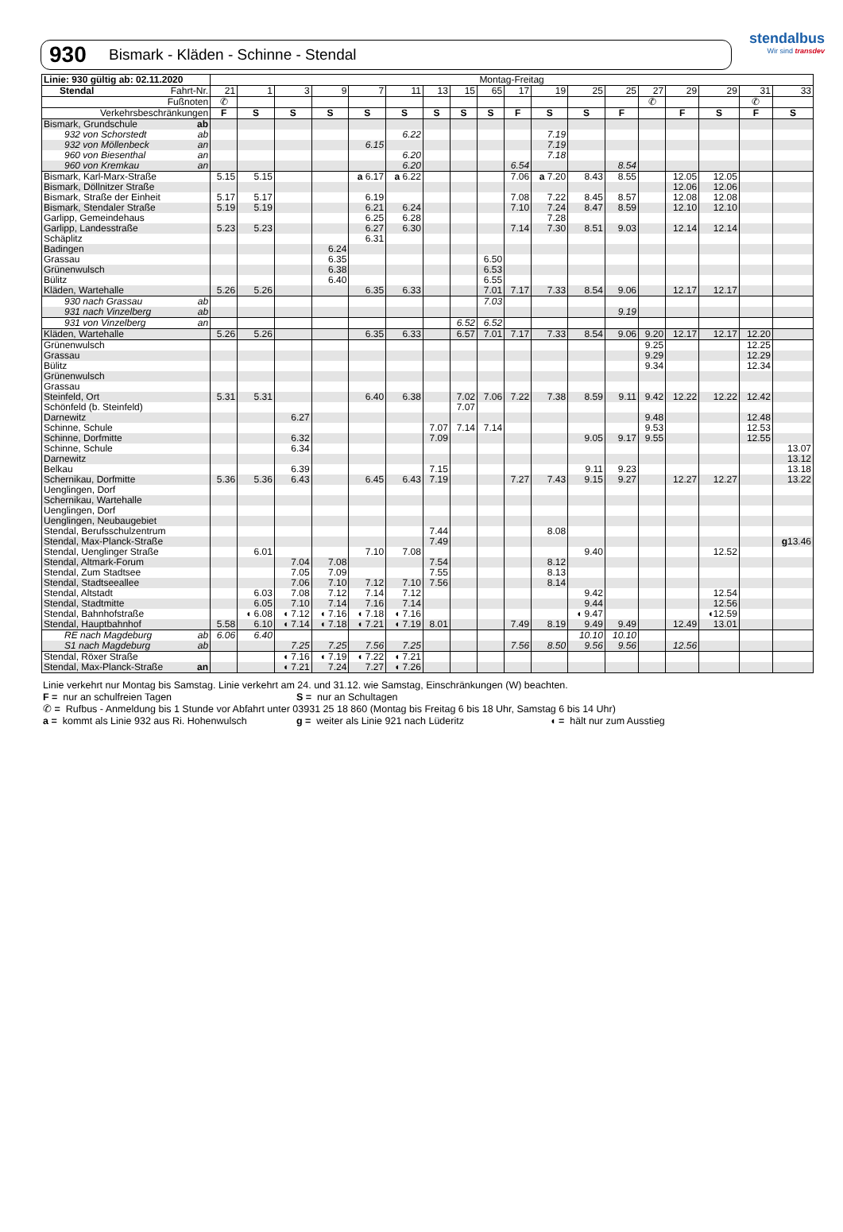stendalbus
Wir sind transdev
930 Bismark - Kläden - Schinne - Stendal
| Linie: 930 gültig ab: 02.11.2020 | | Montag-Freitag | | | | | | | | | | | | | | | | | |
| Stendal Fahrt-Nr. | | 21 | 1 | 3 | 9 | 7 | 11 | 13 | 15 | 65 | 17 | 19 | 25 | 25 | 27 | 29 | 29 | 31 | 33 |
| Fußnoten | | ✆ | | | | | | | | | | | | | ✆ | | | ✆ | |
| Verkehrsbeschränkungen | | F | S | S | S | S | S | S | S | S | F | S | S | F | | F | S | F | S |
| Bismark, Grundschule | ab | | | | | | | | | | | | | | | | | | |
| 932 von Schorstedt | ab | | | | | | 6.22 | | | | | 7.19 | | | | | | | |
| 932 von Möllenbeck | an | | | | | 6.15 | | | | | | 7.19 | | | | | | | |
| 960 von Biesenthal | an | | | | | | 6.20 | | | | | 7.18 | | | | | | | |
| 960 von Kremkau | an | | | | | | 6.20 | | | | 6.54 | | | 8.54 | | | | | |
| Bismark, Karl-Marx-Straße | | 5.15 | 5.15 | | | a 6.17 | a 6.22 | | | | 7.06 | a 7.20 | 8.43 | 8.55 | | 12.05 | 12.05 | | |
| Bismark, Döllnitzer Straße | | | | | | | | | | | | | | | | 12.06 | 12.06 | | |
| Bismark, Straße der Einheit | | 5.17 | 5.17 | | | 6.19 | | | | | 7.08 | 7.22 | 8.45 | 8.57 | | 12.08 | 12.08 | | |
| Bismark, Stendaler Straße | | 5.19 | 5.19 | | | 6.21 | 6.24 | | | | 7.10 | 7.24 | 8.47 | 8.59 | | 12.10 | 12.10 | | |
| Garlipp, Gemeindehaus | | | | | | 6.25 | 6.28 | | | | | 7.28 | | | | | | | |
| Garlipp, Landesstraße | | 5.23 | 5.23 | | | 6.27 | 6.30 | | | | 7.14 | 7.30 | 8.51 | 9.03 | | 12.14 | 12.14 | | |
| Schäplitz | | | | | | 6.31 | | | | | | | | | | | | | |
| Badingen | | | | | 6.24 | | | | | | | | | | | | | | |
| Grassau | | | | | 6.35 | | | | | 6.50 | | | | | | | | | |
| Grünenwulsch | | | | | 6.38 | | | | | 6.53 | | | | | | | | | |
| Bülitz | | | | | 6.40 | | | | | 6.55 | | | | | | | | | |
| Kläden, Wartehalle | | 5.26 | 5.26 | | | 6.35 | 6.33 | | | 7.01 | 7.17 | 7.33 | 8.54 | 9.06 | | 12.17 | 12.17 | | |
| 930 nach Grassau | ab | | | | | | | | | 7.03 | | | | | | | | | |
| 931 nach Vinzelberg | ab | | | | | | | | | | | | | 9.19 | | | | | |
| 931 von Vinzelberg | an | | | | | | | | 6.52 | 6.52 | | | | | | | | | |
| Kläden, Wartehalle | | 5.26 | 5.26 | | | 6.35 | 6.33 | | 6.57 | 7.01 | 7.17 | 7.33 | 8.54 | 9.06 | 9.20 | 12.17 | 12.17 | 12.20 | |
| Grünenwulsch | | | | | | | | | | | | | | | 9.25 | | | 12.25 | |
| Grassau | | | | | | | | | | | | | | | 9.29 | | | 12.29 | |
| Bülitz | | | | | | | | | | | | | | | 9.34 | | | 12.34 | |
| Grünenwulsch | | | | | | | | | | | | | | | | | | | |
| Grassau | | | | | | | | | | | | | | | | | | | |
| Steinfeld, Ort | | 5.31 | 5.31 | | | 6.40 | 6.38 | | 7.02 | 7.06 | 7.22 | 7.38 | 8.59 | 9.11 | 9.42 | 12.22 | 12.22 | 12.42 | |
| Schönfeld (b. Steinfeld) | | | | | | | | | 7.07 | | | | | | | | | | |
| Darnewitz | | | | 6.27 | | | | | | | | | | | 9.48 | | | 12.48 | |
| Schinne, Schule | | | | | | | | 7.07 | 7.14 | 7.14 | | | | | 9.53 | | | 12.53 | |
| Schinne, Dorfmitte | | | | 6.32 | | | | 7.09 | | | | | 9.05 | 9.17 | 9.55 | | | 12.55 | |
| Schinne, Schule | | | | 6.34 | | | | | | | | | | | | | | | 13.07 |
| Darnewitz | | | | | | | | | | | | | | | | | | | 13.12 |
| Belkau | | | | 6.39 | | | | 7.15 | | | | | 9.11 | 9.23 | | | | | 13.18 |
| Schernikau, Dorfmitte | | 5.36 | 5.36 | 6.43 | | 6.45 | 6.43 | 7.19 | | | 7.27 | 7.43 | 9.15 | 9.27 | | 12.27 | 12.27 | | 13.22 |
| Uenglingen, Dorf | | | | | | | | | | | | | | | | | | | |
| Schernikau, Wartehalle | | | | | | | | | | | | | | | | | | | |
| Uenglingen, Dorf | | | | | | | | | | | | | | | | | | | |
| Uenglingen, Neubaugebiet | | | | | | | | | | | | | | | | | | | |
| Stendal, Berufsschulzentrum | | | | | | | | 7.44 | | | | 8.08 | | | | | | | |
| Stendal, Max-Planck-Straße | | | | | | | | 7.49 | | | | | | | | | | | g 13.46 |
| Stendal, Uenglinger Straße | | | 6.01 | | | 7.10 | 7.08 | | | | | | 9.40 | | | | 12.52 | | |
| Stendal, Altmark-Forum | | | | 7.04 | 7.08 | | | 7.54 | | | | 8.12 | | | | | | | |
| Stendal, Zum Stadtsee | | | | 7.05 | 7.09 | | | 7.55 | | | | 8.13 | | | | | | | |
| Stendal, Stadtseeallee | | | | 7.06 | 7.10 | 7.12 | 7.10 | 7.56 | | | | 8.14 | | | | | | | |
| Stendal, Altstadt | | | 6.03 | 7.08 | 7.12 | 7.14 | 7.12 | | | | | | 9.42 | | | | 12.54 | | |
| Stendal, Stadtmitte | | | 6.05 | 7.10 | 7.14 | 7.16 | 7.14 | | | | | | 9.44 | | | | 12.56 | | |
| Stendal, Bahnhofstraße | | | ◖ 6.08 | ◖ 7.12 | ◖ 7.16 | ◖ 7.18 | ◖ 7.16 | | | | | | ◖ 9.47 | | | | ◖12.59 | | |
| Stendal, Hauptbahnhof | | 5.58 | 6.10 | ◖ 7.14 | ◖ 7.18 | ◖ 7.21 | ◖ 7.19 | 8.01 | | | 7.49 | 8.19 | 9.49 | 9.49 | | 12.49 | 13.01 | | |
| RE nach Magdeburg | ab | 6.06 | 6.40 | | | | | | | | | | 10.10 | 10.10 | | | | | |
| S1 nach Magdeburg | ab | | | 7.25 | 7.25 | 7.56 | 7.25 | | | | 7.56 | 8.50 | 9.56 | 9.56 | | 12.56 | | | |
| Stendal, Röxer Straße | | | | ◖ 7.16 | ◖ 7.19 | ◖ 7.22 | ◖ 7.21 | | | | | | | | | | | | |
| Stendal, Max-Planck-Straße | an | | | ◖ 7.21 | 7.24 | 7.27 | ◖ 7.26 | | | | | | | | | | | | |
Linie verkehrt nur Montag bis Samstag. Linie verkehrt am 24. und 31.12. wie Samstag, Einschränkungen (W) beachten.
F = nur an schulfreien Tagen S = nur an Schultagen
✆ = Rufbus - Anmeldung bis 1 Stunde vor Abfahrt unter 03931 25 18 860 (Montag bis Freitag 6 bis 18 Uhr, Samstag 6 bis 14 Uhr)
a = kommt als Linie 932 aus Ri. Hohenwulsch g = weiter als Linie 921 nach Lüderitz ◖ = hält nur zum Ausstieg